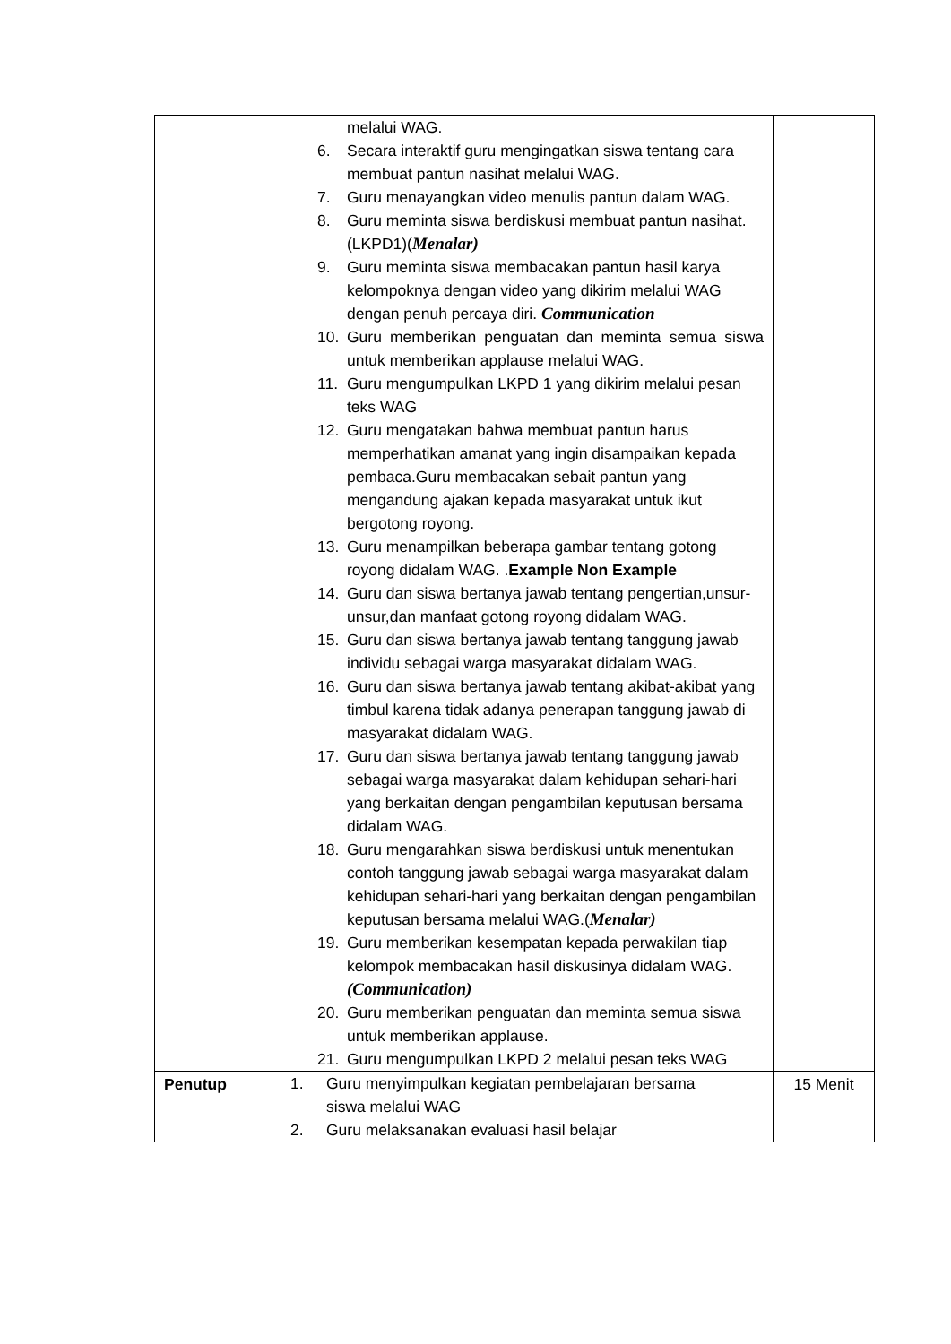| | melalui WAG. 6. Secara interaktif guru mengingatkan siswa tentang cara membuat pantun nasihat melalui WAG. 7. Guru menayangkan video menulis pantun dalam WAG. 8. Guru meminta siswa berdiskusi membuat pantun nasihat.(LKPD1)( Menalar) 9. Guru meminta siswa membacakan pantun hasil karya kelompoknya dengan video yang dikirim melalui WAG dengan penuh percaya diri. Communication 10. Guru memberikan penguatan dan meminta semua siswa untuk memberikan applause melalui WAG. 11. Guru mengumpulkan LKPD 1 yang dikirim melalui pesan teks WAG 12. Guru mengatakan bahwa membuat pantun harus memperhatikan amanat yang ingin disampaikan kepada pembaca.Guru membacakan sebait pantun yang mengandung ajakan kepada masyarakat untuk ikut bergotong royong. 13. Guru menampilkan beberapa gambar tentang gotong royong didalam WAG. . Example Non Example 14. Guru dan siswa bertanya jawab tentang pengertian,unsur-unsur,dan manfaat gotong royong didalam WAG. 15. Guru dan siswa bertanya jawab tentang tanggung jawab individu sebagai warga masyarakat didalam WAG. 16. Guru dan siswa bertanya jawab tentang akibat-akibat yang timbul karena tidak adanya penerapan tanggung jawab di masyarakat didalam WAG. 17. Guru dan siswa bertanya jawab tentang tanggung jawab sebagai warga masyarakat dalam kehidupan sehari-hari yang berkaitan dengan pengambilan keputusan bersama didalam WAG. 18. Guru mengarahkan siswa berdiskusi untuk menentukan contoh tanggung jawab sebagai warga masyarakat dalam kehidupan sehari-hari yang berkaitan dengan pengambilan keputusan bersama melalui WAG.( Menalar) 19. Guru memberikan kesempatan kepada perwakilan tiap kelompok membacakan hasil diskusinya didalam WAG. (Communication) 20. Guru memberikan penguatan dan meminta semua siswa untuk memberikan applause. 21. Guru mengumpulkan LKPD 2 melalui pesan teks WAG | |
| Penutup | 1. Guru menyimpulkan kegiatan pembelajaran bersama siswa melalui WAG 2. Guru melaksanakan evaluasi hasil belajar | 15 Menit |